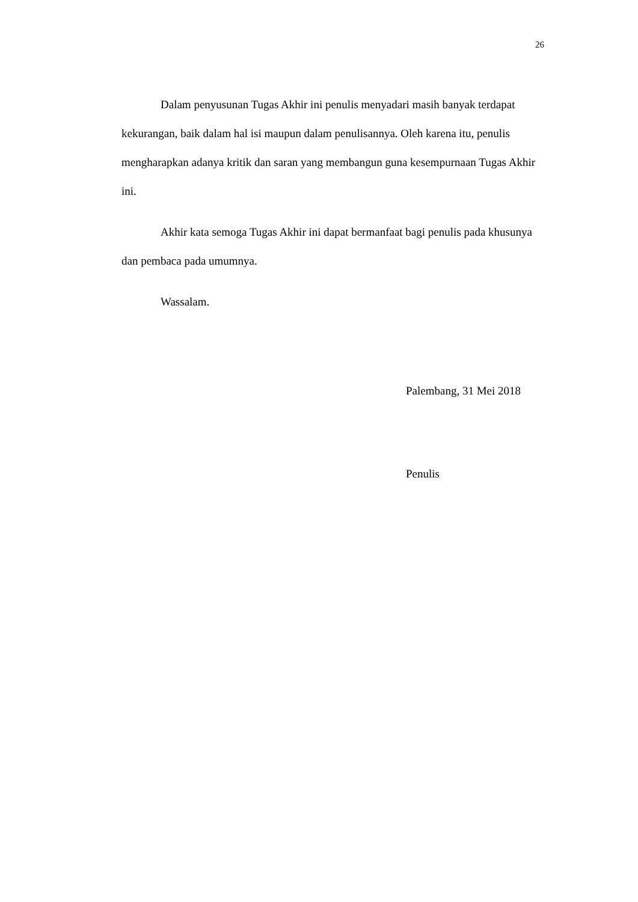26
Dalam penyusunan Tugas Akhir ini penulis menyadari masih banyak terdapat kekurangan, baik dalam hal isi maupun dalam penulisannya. Oleh karena itu, penulis mengharapkan adanya kritik dan saran yang membangun guna kesempurnaan Tugas Akhir ini.
Akhir kata semoga Tugas Akhir ini dapat bermanfaat bagi penulis pada khusunya dan pembaca pada umumnya.
Wassalam.
Palembang, 31 Mei 2018
Penulis